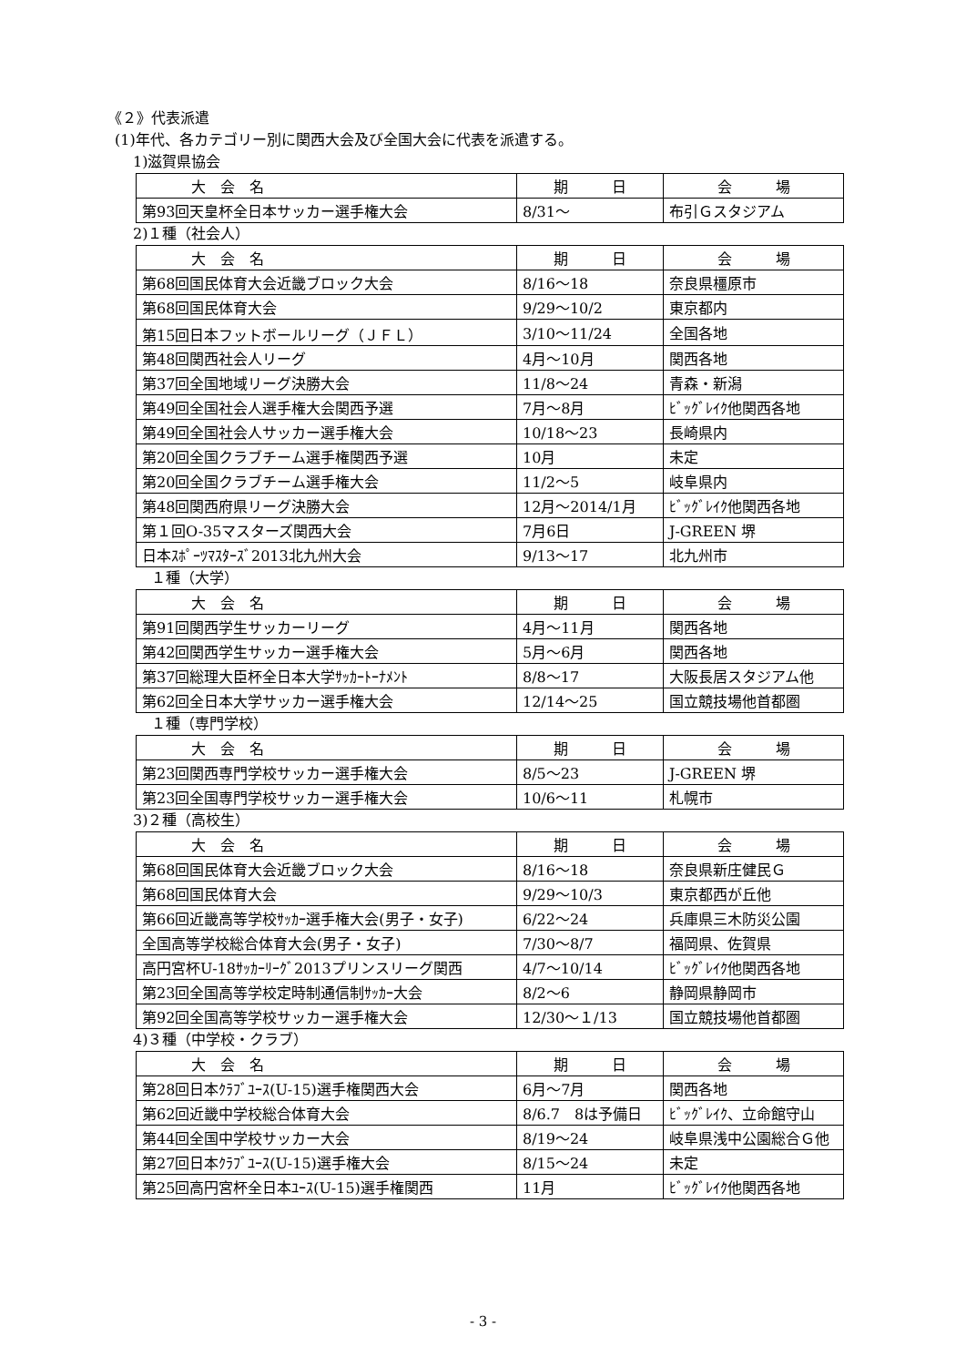《２》代表派遣
(1)年代、各カテゴリー別に関西大会及び全国大会に代表を派遣する。
1)滋賀県協会
| 大 会 名 | 期 日 | 会 場 |
| --- | --- | --- |
| 第93回天皇杯全日本サッカー選手権大会 | 8/31～ | 布引Ｇスタジアム |
2)１種（社会人）
| 大 会 名 | 期 日 | 会 場 |
| --- | --- | --- |
| 第68回国民体育大会近畿ブロック大会 | 8/16～18 | 奈良県橿原市 |
| 第68回国民体育大会 | 9/29～10/2 | 東京都内 |
| 第15回日本フットボールリーグ（ＪＦＬ） | 3/10～11/24 | 全国各地 |
| 第48回関西社会人リーグ | 4月～10月 | 関西各地 |
| 第37回全国地域リーグ決勝大会 | 11/8～24 | 青森・新潟 |
| 第49回全国社会人選手権大会関西予選 | 7月～8月 | ﾋﾞｯｸﾞﾚｲｸ他関西各地 |
| 第49回全国社会人サッカー選手権大会 | 10/18～23 | 長崎県内 |
| 第20回全国クラブチーム選手権関西予選 | 10月 | 未定 |
| 第20回全国クラブチーム選手権大会 | 11/2～5 | 岐阜県内 |
| 第48回関西府県リーグ決勝大会 | 12月～2014/1月 | ﾋﾞｯｸﾞﾚｲｸ他関西各地 |
| 第１回O-35マスターズ関西大会 | 7月6日 | J-GREEN 堺 |
| 日本ｽﾎﾟｰﾂﾏｽﾀｰｽﾞ2013北九州大会 | 9/13～17 | 北九州市 |
１種（大学）
| 大 会 名 | 期 日 | 会 場 |
| --- | --- | --- |
| 第91回関西学生サッカーリーグ | 4月～11月 | 関西各地 |
| 第42回関西学生サッカー選手権大会 | 5月～6月 | 関西各地 |
| 第37回総理大臣杯全日本大学ｻｯｶｰﾄｰﾅﾒﾝﾄ | 8/8～17 | 大阪長居スタジアム他 |
| 第62回全日本大学サッカー選手権大会 | 12/14～25 | 国立競技場他首都圏 |
１種（専門学校）
| 大 会 名 | 期 日 | 会 場 |
| --- | --- | --- |
| 第23回関西専門学校サッカー選手権大会 | 8/5～23 | J-GREEN 堺 |
| 第23回全国専門学校サッカー選手権大会 | 10/6～11 | 札幌市 |
3)２種（高校生）
| 大 会 名 | 期 日 | 会 場 |
| --- | --- | --- |
| 第68回国民体育大会近畿ブロック大会 | 8/16～18 | 奈良県新庄健民Ｇ |
| 第68回国民体育大会 | 9/29～10/3 | 東京都西が丘他 |
| 第66回近畿高等学校ｻｯｶｰ選手権大会(男子・女子) | 6/22～24 | 兵庫県三木防災公園 |
| 全国高等学校総合体育大会(男子・女子) | 7/30～8/7 | 福岡県、佐賀県 |
| 高円宮杯U-18ｻｯｶｰﾘｰｸﾞ2013プリンスリーグ関西 | 4/7～10/14 | ﾋﾞｯｸﾞﾚｲｸ他関西各地 |
| 第23回全国高等学校定時制通信制ｻｯｶｰ大会 | 8/2～6 | 静岡県静岡市 |
| 第92回全国高等学校サッカー選手権大会 | 12/30～１/13 | 国立競技場他首都圏 |
4)３種（中学校・クラブ）
| 大 会 名 | 期 日 | 会 場 |
| --- | --- | --- |
| 第28回日本ｸﾗﾌﾞﾕｰｽ(U-15)選手権関西大会 | 6月～7月 | 関西各地 |
| 第62回近畿中学校総合体育大会 | 8/6.7 8は予備日 | ﾋﾞｯｸﾞﾚｲｸ、立命館守山 |
| 第44回全国中学校サッカー大会 | 8/19～24 | 岐阜県浅中公園総合Ｇ他 |
| 第27回日本ｸﾗﾌﾞﾕｰｽ(U-15)選手権大会 | 8/15～24 | 未定 |
| 第25回高円宮杯全日本ﾕｰｽ(U-15)選手権関西 | 11月 | ﾋﾞｯｸﾞﾚｲｸ他関西各地 |
- 3 -